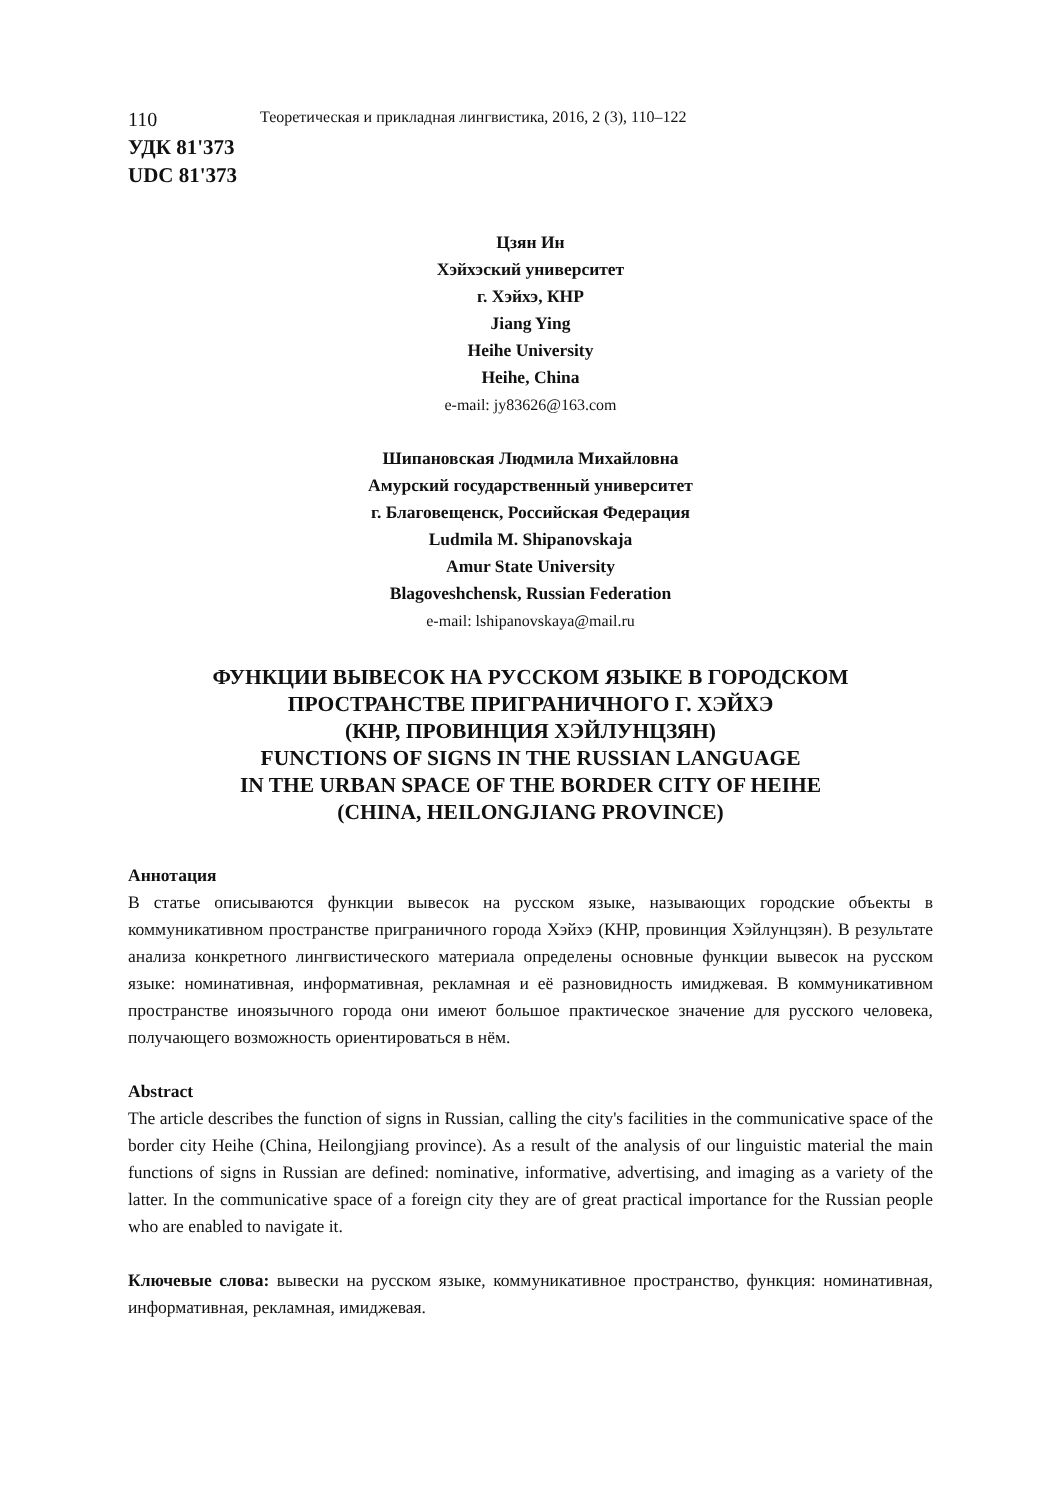110 Теоретическая и прикладная лингвистика, 2016, 2 (3), 110–122
УДК 81'373
UDC 81'373
Цзян Ин
Хэйхэский университет
г. Хэйхэ, КНР
Jiang Ying
Heihe University
Heihe, China
e-mail: jy83626@163.com
Шипановская Людмила Михайловна
Амурский государственный университет
г. Благовещенск, Российская Федерация
Ludmila M. Shipanovskaja
Amur State University
Blagoveshchensk, Russian Federation
e-mail: lshipanovskaya@mail.ru
ФУНКЦИИ ВЫВЕСОК НА РУССКОМ ЯЗЫКЕ В ГОРОДСКОМ
ПРОСТРАНСТВЕ ПРИГРАНИЧНОГО Г. ХЭЙХЭ
(КНР, ПРОВИНЦИЯ ХЭЙЛУНЦЗЯН)
FUNCTIONS OF SIGNS IN THE RUSSIAN LANGUAGE
IN THE URBAN SPACE OF THE BORDER CITY OF HEIHE
(CHINA, HEILONGJIANG PROVINCE)
Аннотация
В статье описываются функции вывесок на русском языке, называющих городские объекты в коммуникативном пространстве приграничного города Хэйхэ (КНР, провинция Хэйлунцзян). В результате анализа конкретного лингвистического материала определены основные функции вывесок на русском языке: номинативная, информативная, рекламная и её разновидность имиджевая. В коммуникативном пространстве иноязычного города они имеют большое практическое значение для русского человека, получающего возможность ориентироваться в нём.
Abstract
The article describes the function of signs in Russian, calling the city's facilities in the communicative space of the border city Heihe (China, Heilongjiang province). As a result of the analysis of our linguistic material the main functions of signs in Russian are defined: nominative, informative, advertising, and imaging as a variety of the latter. In the communicative space of a foreign city they are of great practical importance for the Russian people who are enabled to navigate it.
Ключевые слова: вывески на русском языке, коммуникативное пространство, функция: номинативная, информативная, рекламная, имиджевая.